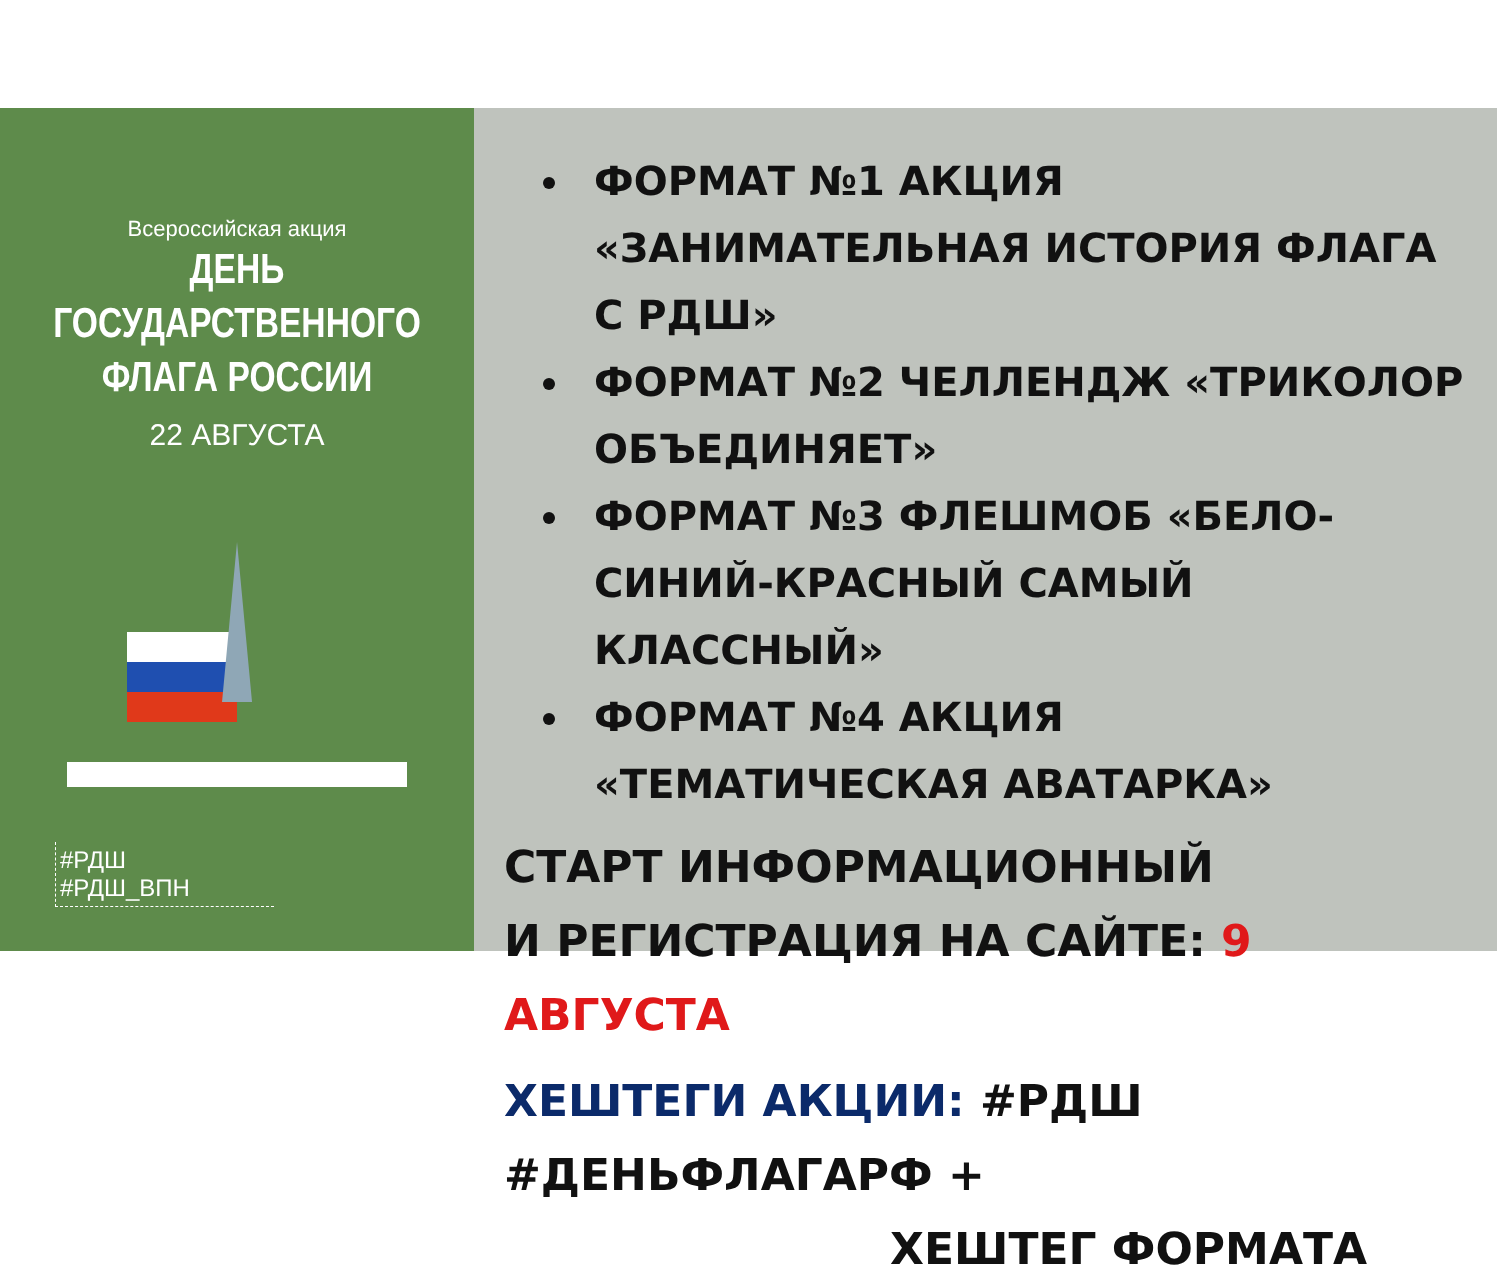Всероссийская акция
ДЕНЬ ГОСУДАРСТВЕННОГО
ФЛАГА РОССИИ
22 АВГУСТА
#РДШ
#РДШ_ВПН
ФОРМАТ №1 АКЦИЯ «ЗАНИМАТЕЛЬНАЯ ИСТОРИЯ ФЛАГА С РДШ»
ФОРМАТ №2 ЧЕЛЛЕНДЖ «ТРИКОЛОР ОБЪЕДИНЯЕТ»
ФОРМАТ №3 ФЛЕШМОБ «БЕЛО-СИНИЙ-КРАСНЫЙ САМЫЙ КЛАССНЫЙ»
ФОРМАТ №4 АКЦИЯ «ТЕМАТИЧЕСКАЯ АВАТАРКА»
СТАРТ ИНФОРМАЦИОННЫЙ
И РЕГИСТРАЦИЯ НА САЙТЕ: 9 АВГУСТА
ХЕШТЕГИ АКЦИИ: #РДШ #ДЕНЬФЛАГАРФ +
ХЕШТЕГ ФОРМАТА